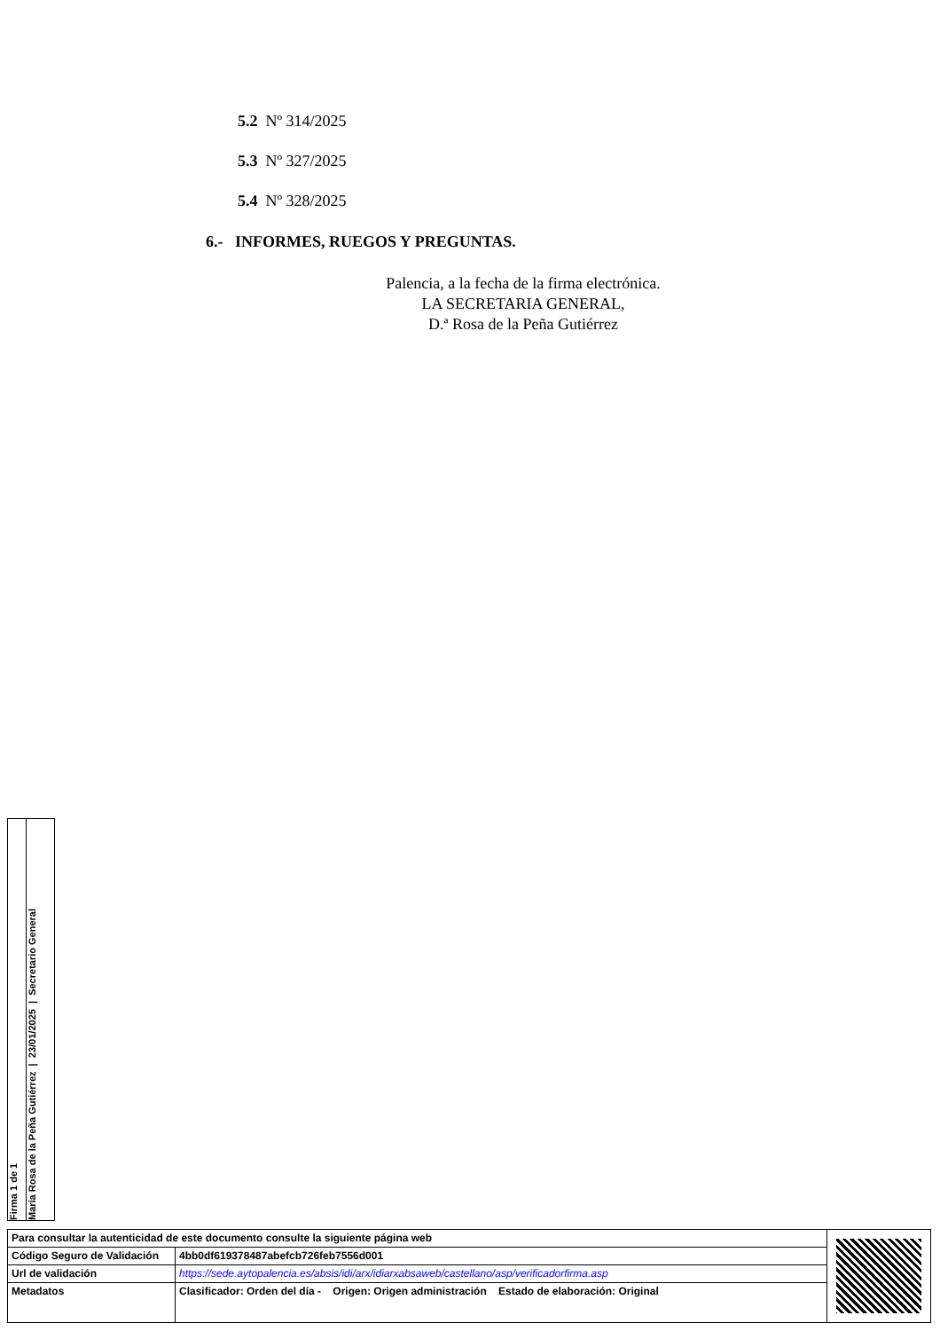5.2 Nº 314/2025
5.3 Nº 327/2025
5.4 Nº 328/2025
6.- INFORMES, RUEGOS Y PREGUNTAS.
Palencia, a la fecha de la firma electrónica.
LA SECRETARIA GENERAL,
D.ª Rosa de la Peña Gutiérrez
Firma 1 de 1
María Rosa de la Peña Gutiérrez | 23/01/2025 | Secretario General
| Para consultar la autenticidad de este documento consulte la siguiente página web | | |
| Código Seguro de Validación | 4bb0df619378487abefcb726feb7556d001 | |
| Url de validación | https://sede.aytopalencia.es/absis/idi/arx/idiarxabsaweb/castellano/asp/verificadorfirma.asp | |
| Metadatos | Clasificador: Orden del día - Origen: Origen administración Estado de elaboración: Original | |